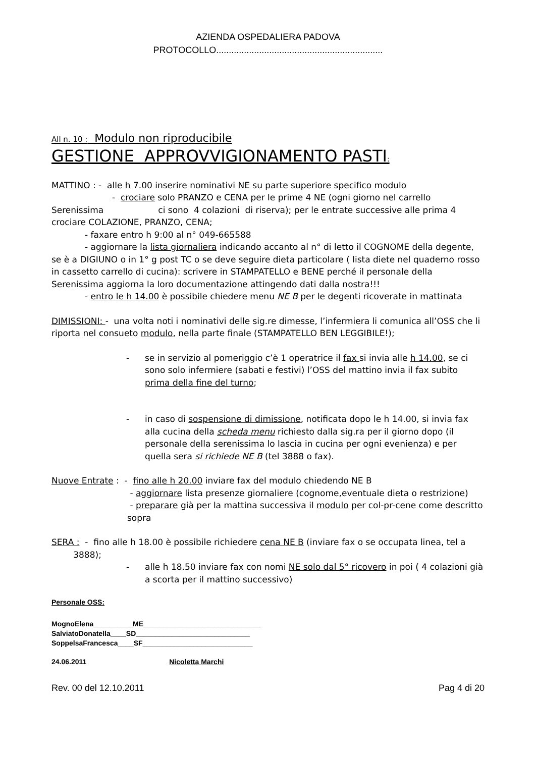AZIENDA OSPEDALIERA PADOVA
PROTOCOLLO..................................................................
All n. 10 : Modulo non riproducibile
GESTIONE APPROVVIGIONAMENTO PASTI:
MATTINO : - alle h 7.00 inserire nominativi NE su parte superiore specifico modulo
- crociare solo PRANZO e CENA per le prime 4 NE (ogni giorno nel carrello Serenissima ci sono 4 colazioni di riserva); per le entrate successive alle prima 4 crociare COLAZIONE, PRANZO, CENA;
- faxare entro h 9:00 al n° 049-665588
- aggiornare la lista giornaliera indicando accanto al n° di letto il COGNOME della degente, se è a DIGIUNO o in 1° g post TC o se deve seguire dieta particolare ( lista diete nel quaderno rosso in cassetto carrello di cucina): scrivere in STAMPATELLO e BENE perché il personale della Serenissima aggiorna la loro documentazione attingendo dati dalla nostra!!!
- entro le h 14.00 è possibile chiedere menu NE B per le degenti ricoverate in mattinata
DIMISSIONI: - una volta noti i nominativi delle sig.re dimesse, l’infermiera li comunica all’OSS che li riporta nel consueto modulo, nella parte finale (STAMPATELLO BEN LEGGIBILE!);
- se in servizio al pomeriggio c’è 1 operatrice il fax si invia alle h 14.00, se ci sono solo infermiere (sabati e festivi) l’OSS del mattino invia il fax subito prima della fine del turno;
- in caso di sospensione di dimissione, notificata dopo le h 14.00, si invia fax alla cucina della scheda menu richiesto dalla sig.ra per il giorno dopo (il personale della serenissima lo lascia in cucina per ogni evenienza) e per quella sera si richiede NE B (tel 3888 o fax).
Nuove Entrate : - fino alle h 20.00 inviare fax del modulo chiedendo NE B
- aggiornare lista presenze giornaliere (cognome,eventuale dieta o restrizione)
- preparare già per la mattina successiva il modulo per col-pr-cene come descritto sopra
SERA : - fino alle h 18.00 è possibile richiedere cena NE B (inviare fax o se occupata linea, tel a 3888);
- alle h 18.50 inviare fax con nomi NE solo dal 5° ricovero in poi ( 4 colazioni già a scorta per il mattino successivo)
Personale OSS:
MognoElena__________ME______________________________
SalviatoDonatella____SD_____________________________
SoppelsaFrancesca____SF____________________________
24.06.2011 Nicoletta Marchi
Rev. 00 del 12.10.2011 Pag 4 di 20